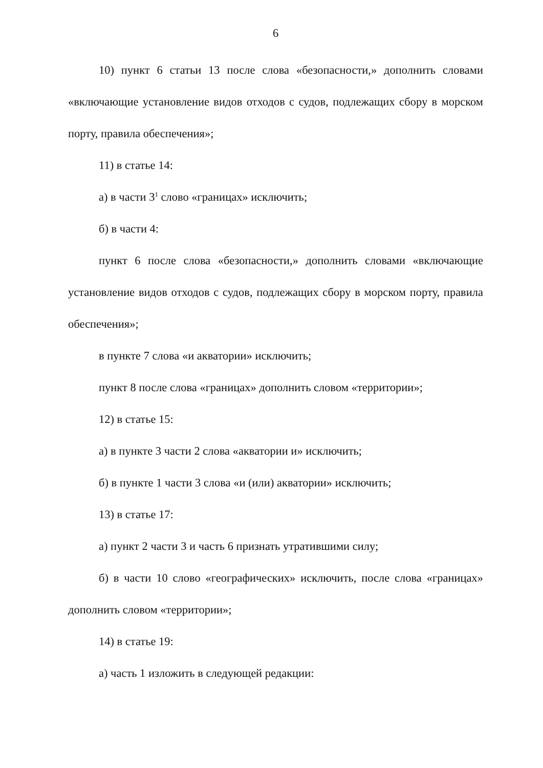6
10) пункт 6 статьи 13 после слова «безопасности,» дополнить словами «включающие установление видов отходов с судов, подлежащих сбору в морском порту, правила обеспечения»;
11) в статье 14:
а) в части 3<sup>1</sup> слово «границах» исключить;
б) в части 4:
пункт 6 после слова «безопасности,» дополнить словами «включающие установление видов отходов с судов, подлежащих сбору в морском порту, правила обеспечения»;
в пункте 7 слова «и акватории» исключить;
пункт 8 после слова «границах» дополнить словом «территории»;
12) в статье 15:
а) в пункте 3 части 2 слова «акватории и» исключить;
б) в пункте 1 части 3 слова «и (или) акватории» исключить;
13) в статье 17:
а) пункт 2 части 3 и часть 6 признать утратившими силу;
б) в части 10 слово «географических» исключить, после слова «границах» дополнить словом «территории»;
14) в статье 19:
а) часть 1 изложить в следующей редакции: